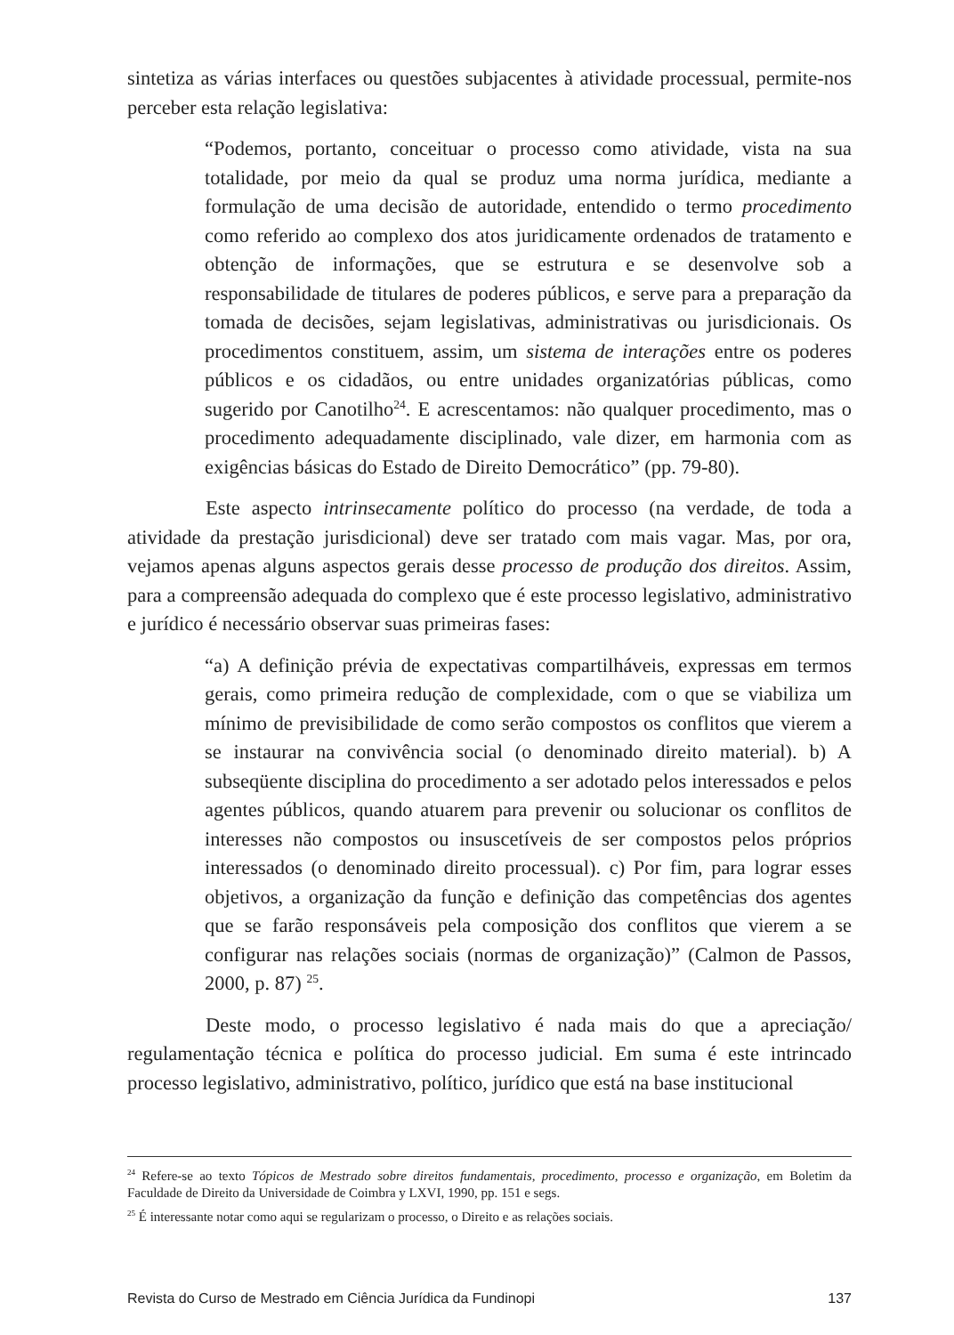sintetiza as várias interfaces ou questões subjacentes à atividade processual, permite-nos perceber esta relação legislativa:
“Podemos, portanto, conceituar o processo como atividade, vista na sua totalidade, por meio da qual se produz uma norma jurídica, mediante a formulação de uma decisão de autoridade, entendido o termo procedimento como referido ao complexo dos atos juridicamente ordenados de tratamento e obtenção de informações, que se estrutura e se desenvolve sob a responsabilidade de titulares de poderes públicos, e serve para a preparação da tomada de decisões, sejam legislativas, administrativas ou jurisdicionais. Os procedimentos constituem, assim, um sistema de interações entre os poderes públicos e os cidadãos, ou entre unidades organizatórias públicas, como sugerido por Canotilho<sup>24</sup>. E acrescentamos: não qualquer procedimento, mas o procedimento adequadamente disciplinado, vale dizer, em harmonia com as exigências básicas do Estado de Direito Democrático” (pp. 79-80).
Este aspecto intrinsecamente político do processo (na verdade, de toda a atividade da prestação jurisdicional) deve ser tratado com mais vagar. Mas, por ora, vejamos apenas alguns aspectos gerais desse processo de produção dos direitos. Assim, para a compreensão adequada do complexo que é este processo legislativo, administrativo e jurídico é necessário observar suas primeiras fases:
“a) A definição prévia de expectativas compartilháveis, expressas em termos gerais, como primeira redução de complexidade, com o que se viabiliza um mínimo de previsibilidade de como serão compostos os conflitos que vierem a se instaurar na convivência social (o denominado direito material). b) A subseqüente disciplina do procedimento a ser adotado pelos interessados e pelos agentes públicos, quando atuarem para prevenir ou solucionar os conflitos de interesses não compostos ou insuscetíveis de ser compostos pelos próprios interessados (o denominado direito processual). c) Por fim, para lograr esses objetivos, a organização da função e definição das competências dos agentes que se farão responsáveis pela composição dos conflitos que vierem a se configurar nas relações sociais (normas de organização)” (Calmon de Passos, 2000, p. 87) <sup>25</sup>.
Deste modo, o processo legislativo é nada mais do que a apreciação/ regulamentação técnica e política do processo judicial. Em suma é este intrincado processo legislativo, administrativo, político, jurídico que está na base institucional
<sup>24</sup> Refere-se ao texto Tópicos de Mestrado sobre direitos fundamentais, procedimento, processo e organização, em Boletim da Faculdade de Direito da Universidade de Coimbra y LXVI, 1990, pp. 151 e segs.
<sup>25</sup> É interessante notar como aqui se regularizam o processo, o Direito e as relações sociais.
Revista do Curso de Mestrado em Ciência Jurídica da Fundinopi 137